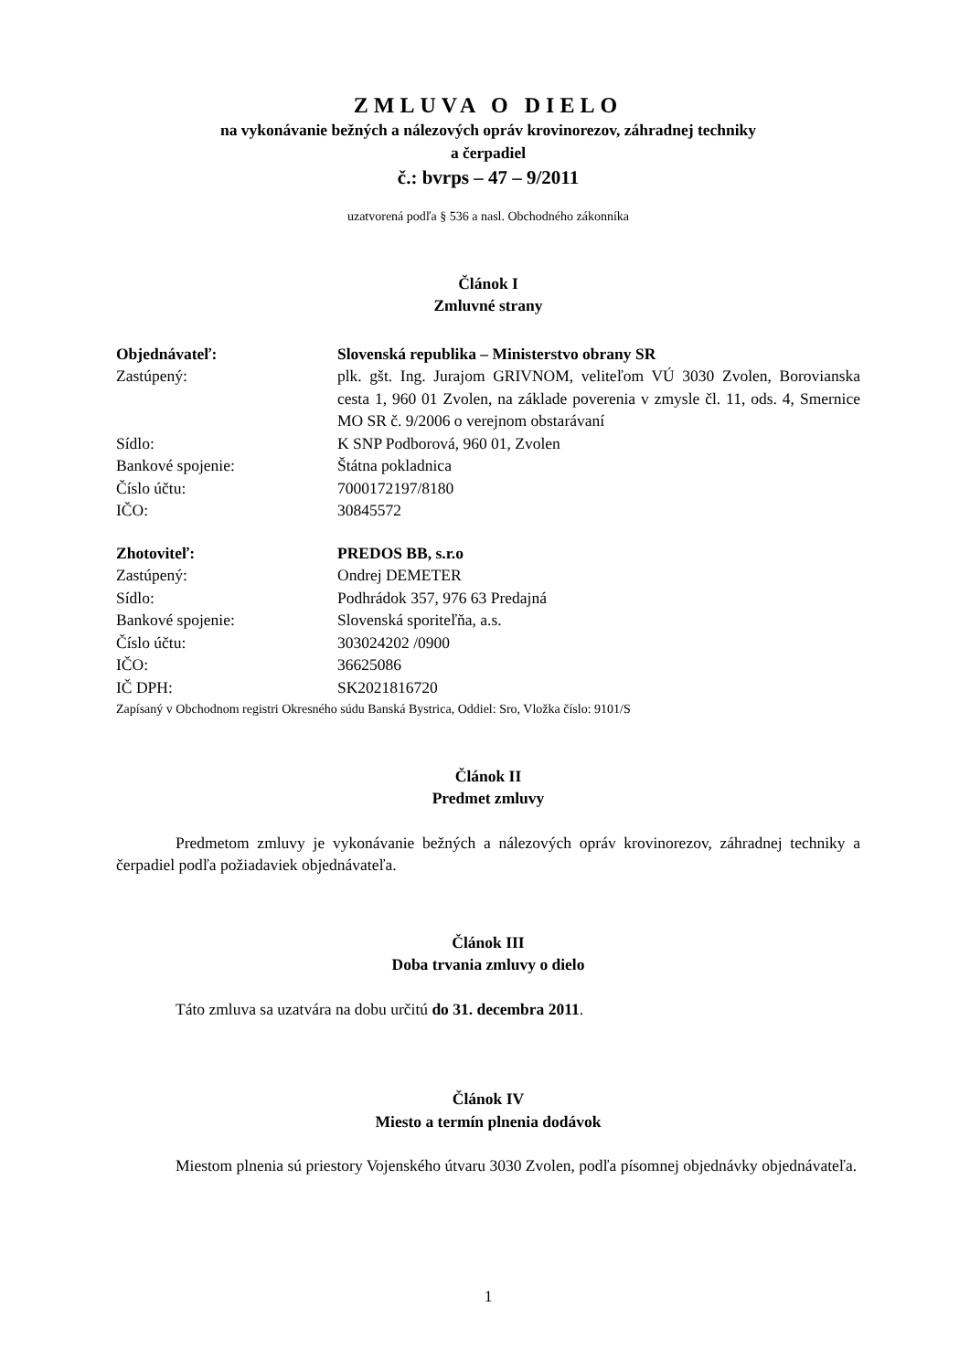ZMLUVA O DIELO
na vykonávanie bežných a nálezových opráv krovinorezov, záhradnej techniky
a čerpadiel
č.: bvrps – 47 – 9/2011
uzatvorená podľa § 536 a nasl. Obchodného zákonníka
Článok I
Zmluvné strany
| Objednávateľ: | Slovenská republika – Ministerstvo obrany SR |
| Zastúpený: | plk. gšt. Ing. Jurajom GRIVNOM, veliteľom VÚ 3030 Zvolen, Borovianska cesta 1, 960 01 Zvolen, na základe poverenia v zmysle čl. 11, ods. 4, Smernice MO SR č. 9/2006 o verejnom obstarávaní |
| Sídlo: | K SNP Podborová, 960 01, Zvolen |
| Bankové spojenie: | Štátna pokladnica |
| Číslo účtu: | 7000172197/8180 |
| IČO: | 30845572 |
| Zhotoviteľ: | PREDOS BB, s.r.o |
| Zastúpený: | Ondrej DEMETER |
| Sídlo: | Podhrádok 357, 976 63 Predajná |
| Bankové spojenie: | Slovenská sporiteľňa, a.s. |
| Číslo účtu: | 303024202 /0900 |
| IČO: | 36625086 |
| IČ DPH: | SK2021816720 |
Zapísaný v Obchodnom registri Okresného súdu Banská Bystrica, Oddiel: Sro, Vložka číslo: 9101/S
Článok II
Predmet zmluvy
Predmetom zmluvy je vykonávanie bežných a nálezových opráv krovinorezov, záhradnej techniky a čerpadiel podľa požiadaviek objednávateľa.
Článok III
Doba trvania zmluvy o dielo
Táto zmluva sa uzatvára na dobu určitú do 31. decembra 2011.
Článok IV
Miesto a termín plnenia dodávok
Miestom plnenia sú priestory Vojenského útvaru 3030 Zvolen, podľa písomnej objednávky objednávateľa.
1